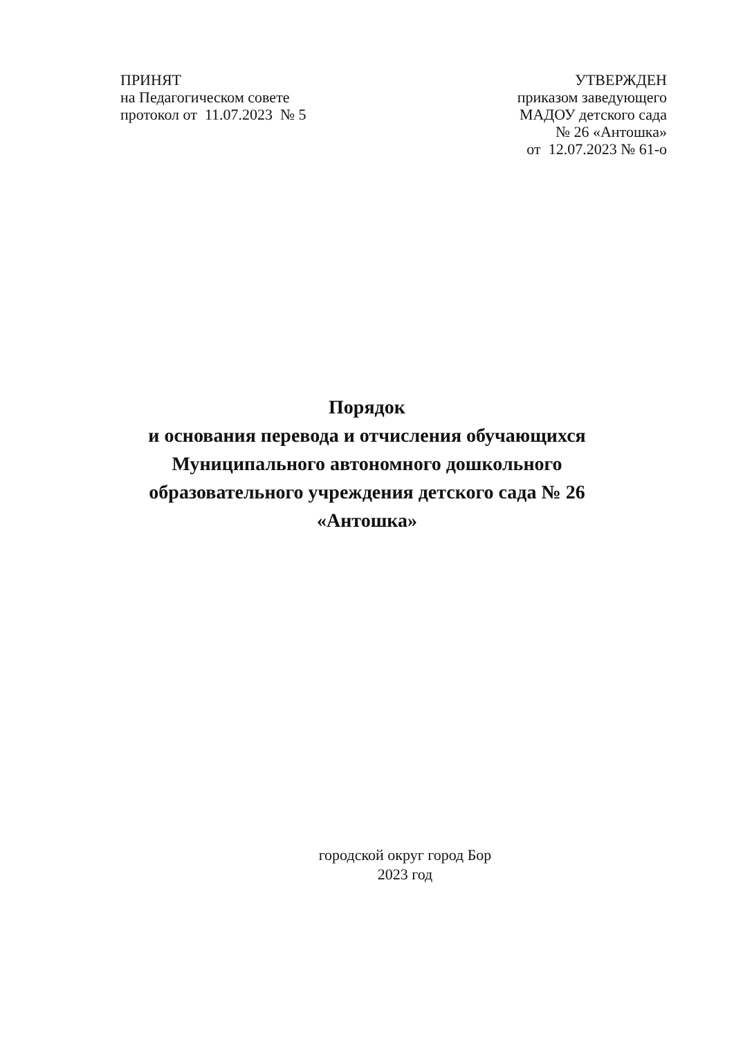ПРИНЯТ
на Педагогическом совете
протокол от 11.07.2023 № 5
УТВЕРЖДЕН
приказом заведующего
МАДОУ детского сада
№ 26 «Антошка»
от 12.07.2023 № 61-о
Порядок
и основания перевода и отчисления обучающихся Муниципального автономного дошкольного образовательного учреждения детского сада № 26 «Антошка»
городской округ город Бор
2023 год